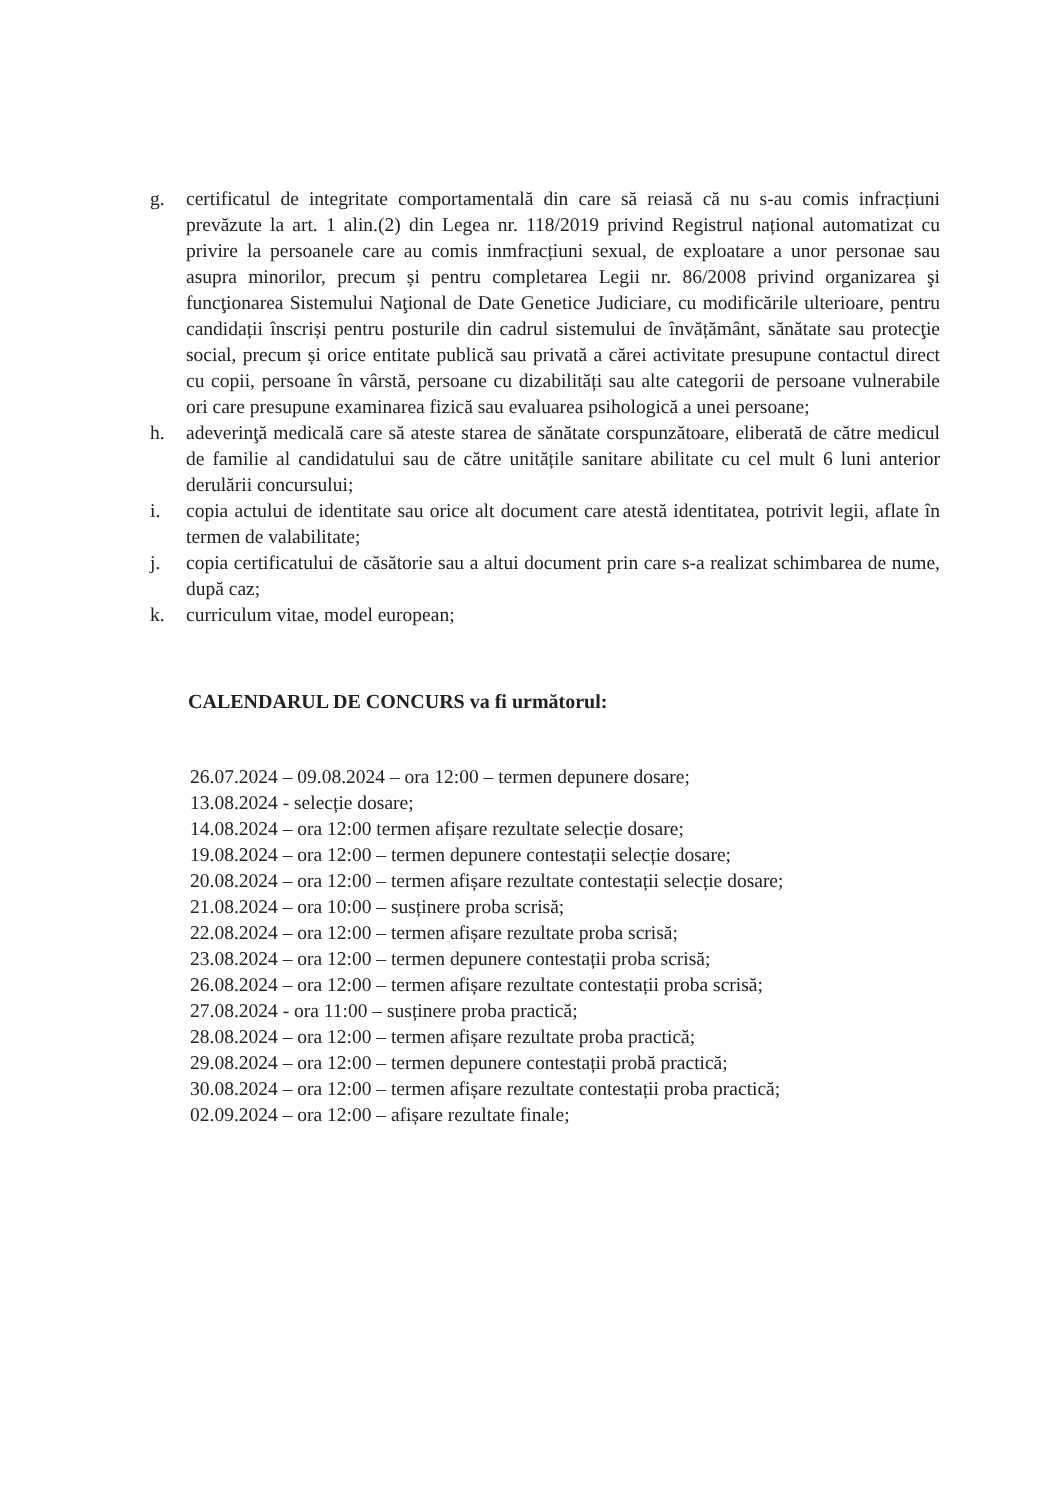g. certificatul de integritate comportamentală din care să reiasă că nu s-au comis infracțiuni prevăzute la art. 1 alin.(2) din Legea nr. 118/2019 privind Registrul național automatizat cu privire la persoanele care au comis inmfracțiuni sexual, de exploatare a unor personae sau asupra minorilor, precum și pentru completarea Legii nr. 86/2008 privind organizarea şi funcţionarea Sistemului Naţional de Date Genetice Judiciare, cu modificările ulterioare, pentru candidații înscriși pentru posturile din cadrul sistemului de învățământ, sănătate sau protecţie social, precum și orice entitate publică sau privată a cărei activitate presupune contactul direct cu copii, persoane în vârstă, persoane cu dizabilități sau alte categorii de persoane vulnerabile ori care presupune examinarea fizică sau evaluarea psihologică a unei persoane;
h. adeverinţă medicală care să ateste starea de sănătate corspunzătoare, eliberată de către medicul de familie al candidatului sau de către unitățile sanitare abilitate cu cel mult 6 luni anterior derulării concursului;
i. copia actului de identitate sau orice alt document care atestă identitatea, potrivit legii, aflate în termen de valabilitate;
j. copia certificatului de căsătorie sau a altui document prin care s-a realizat schimbarea de nume, după caz;
k. curriculum vitae, model european;
CALENDARUL DE CONCURS va fi următorul:
26.07.2024 – 09.08.2024 – ora 12:00 – termen depunere dosare;
13.08.2024 - selecție dosare;
14.08.2024 – ora 12:00 termen afișare rezultate selecție dosare;
19.08.2024 – ora 12:00 – termen depunere contestații selecție dosare;
20.08.2024 – ora 12:00 – termen afișare rezultate contestații selecție dosare;
21.08.2024 – ora 10:00 – susținere proba scrisă;
22.08.2024 – ora 12:00 – termen afișare rezultate proba scrisă;
23.08.2024 – ora 12:00 – termen depunere contestații proba scrisă;
26.08.2024 – ora 12:00 – termen afișare rezultate contestații proba scrisă;
27.08.2024 - ora 11:00 – susținere proba practică;
28.08.2024 – ora 12:00 – termen afișare rezultate proba practică;
29.08.2024 – ora 12:00 – termen depunere contestații probă practică;
30.08.2024 – ora 12:00 – termen afișare rezultate contestații proba practică;
02.09.2024 – ora 12:00 – afișare rezultate finale;